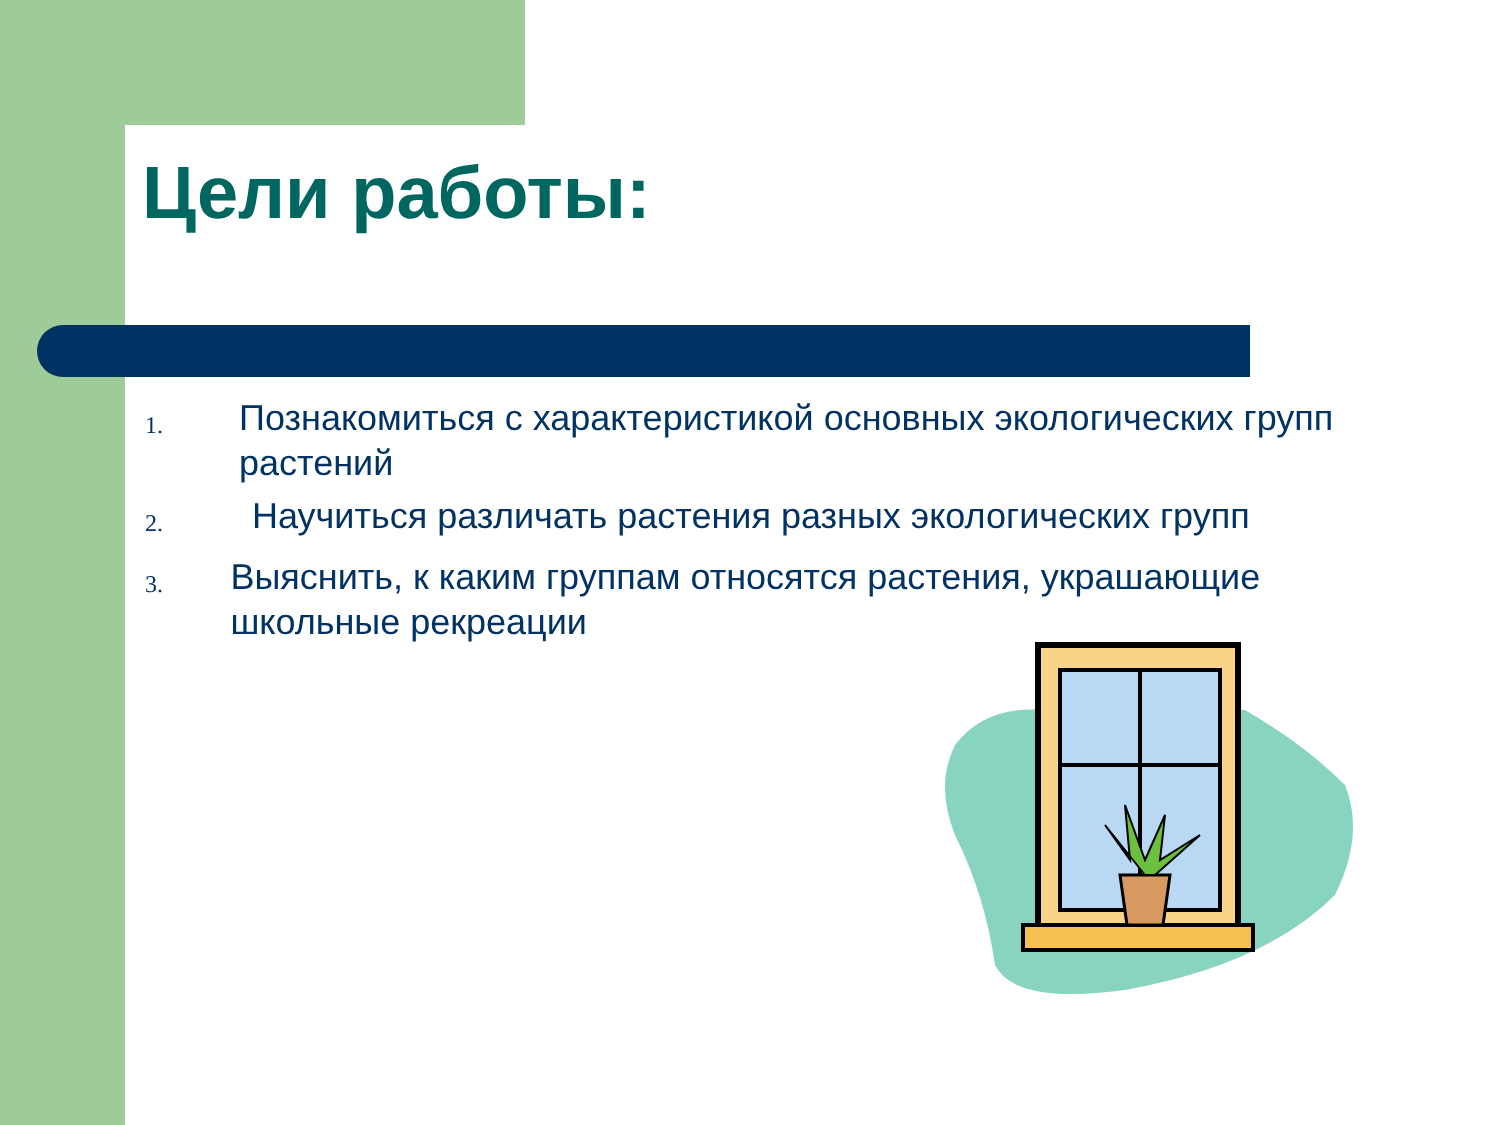Цели работы:
1. Познакомиться с характеристикой основных экологических групп растений
2. Научиться различать растения разных экологических групп
3. Выяснить, к каким группам относятся растения, украшающие школьные рекреации